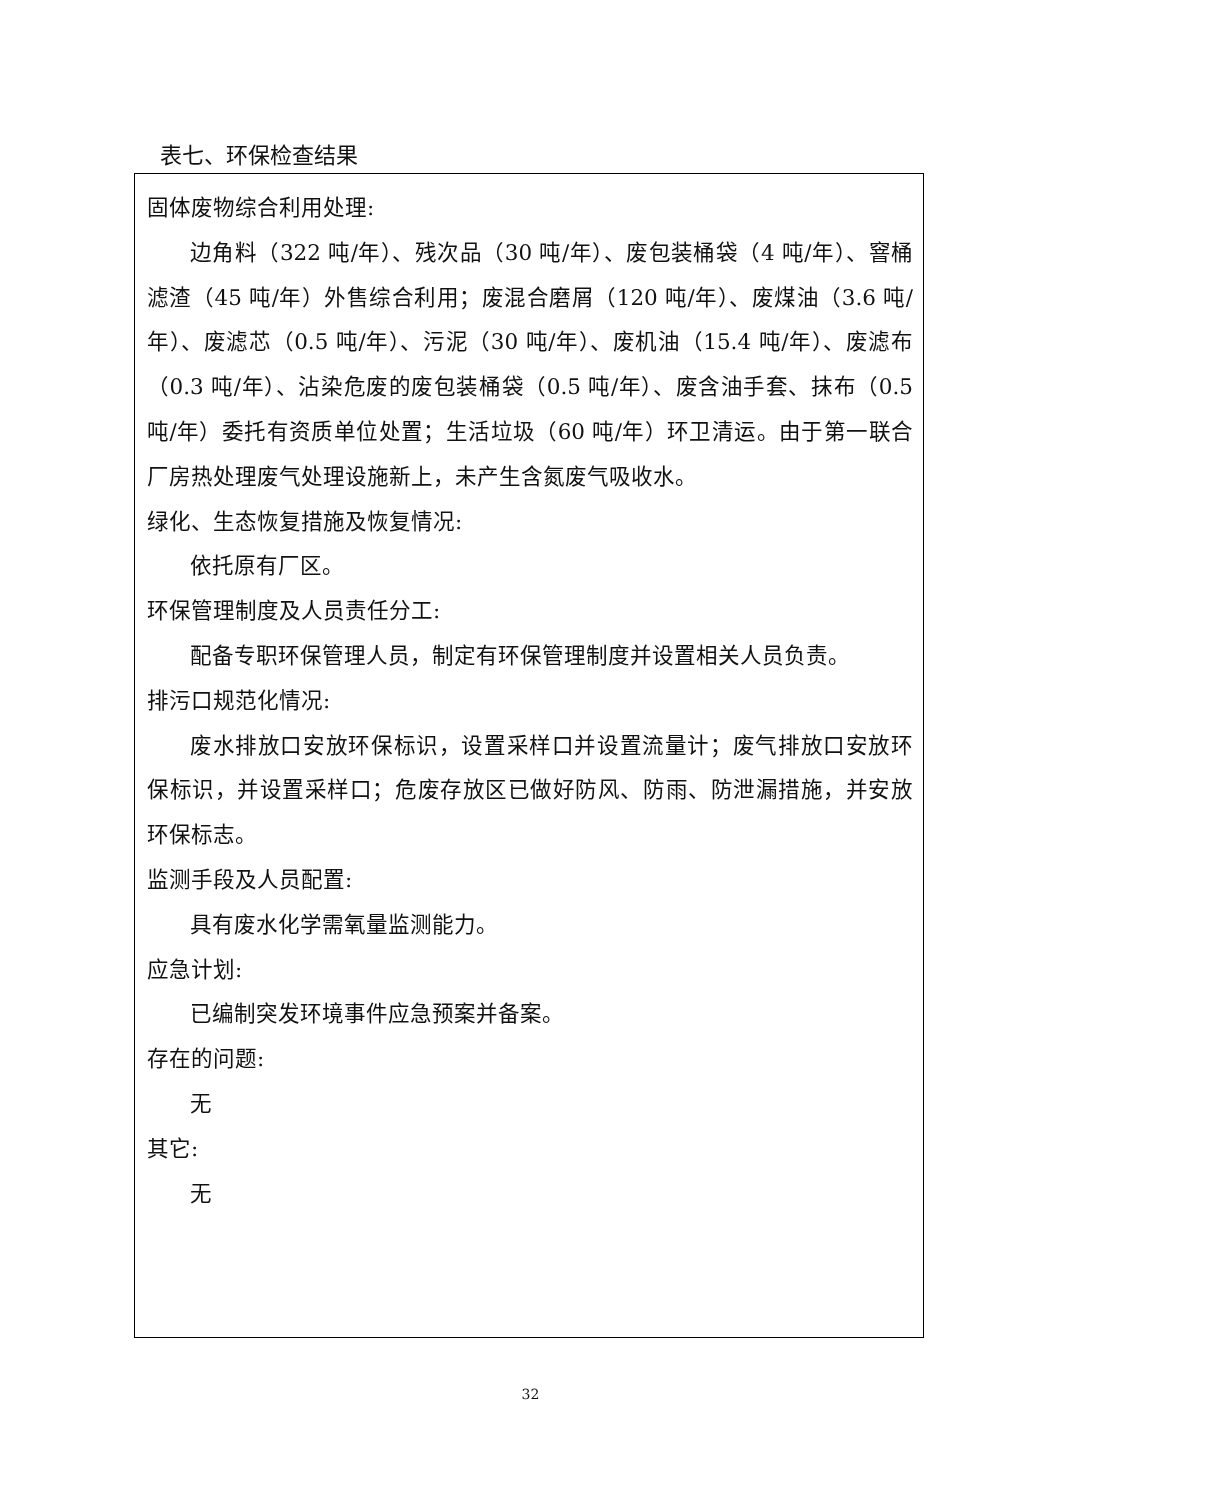表七、环保检查结果
固体废物综合利用处理:
边角料（322 吨/年）、残次品（30 吨/年）、废包装桶袋（4 吨/年）、窨桶滤渣（45 吨/年）外售综合利用；废混合磨屑（120 吨/年）、废煤油（3.6 吨/年）、废滤芯（0.5 吨/年）、污泥（30 吨/年）、废机油（15.4 吨/年）、废滤布（0.3 吨/年）、沾染危废的废包装桶袋（0.5 吨/年）、废含油手套、抹布（0.5 吨/年）委托有资质单位处置；生活垃圾（60 吨/年）环卫清运。由于第一联合厂房热处理废气处理设施新上，未产生含氮废气吸收水。
绿化、生态恢复措施及恢复情况:
依托原有厂区。
环保管理制度及人员责任分工:
配备专职环保管理人员，制定有环保管理制度并设置相关人员负责。
排污口规范化情况:
废水排放口安放环保标识，设置采样口并设置流量计；废气排放口安放环保标识，并设置采样口；危废存放区已做好防风、防雨、防泄漏措施，并安放环保标志。
监测手段及人员配置:
具有废水化学需氧量监测能力。
应急计划:
已编制突发环境事件应急预案并备案。
存在的问题:
无
其它:
无
32